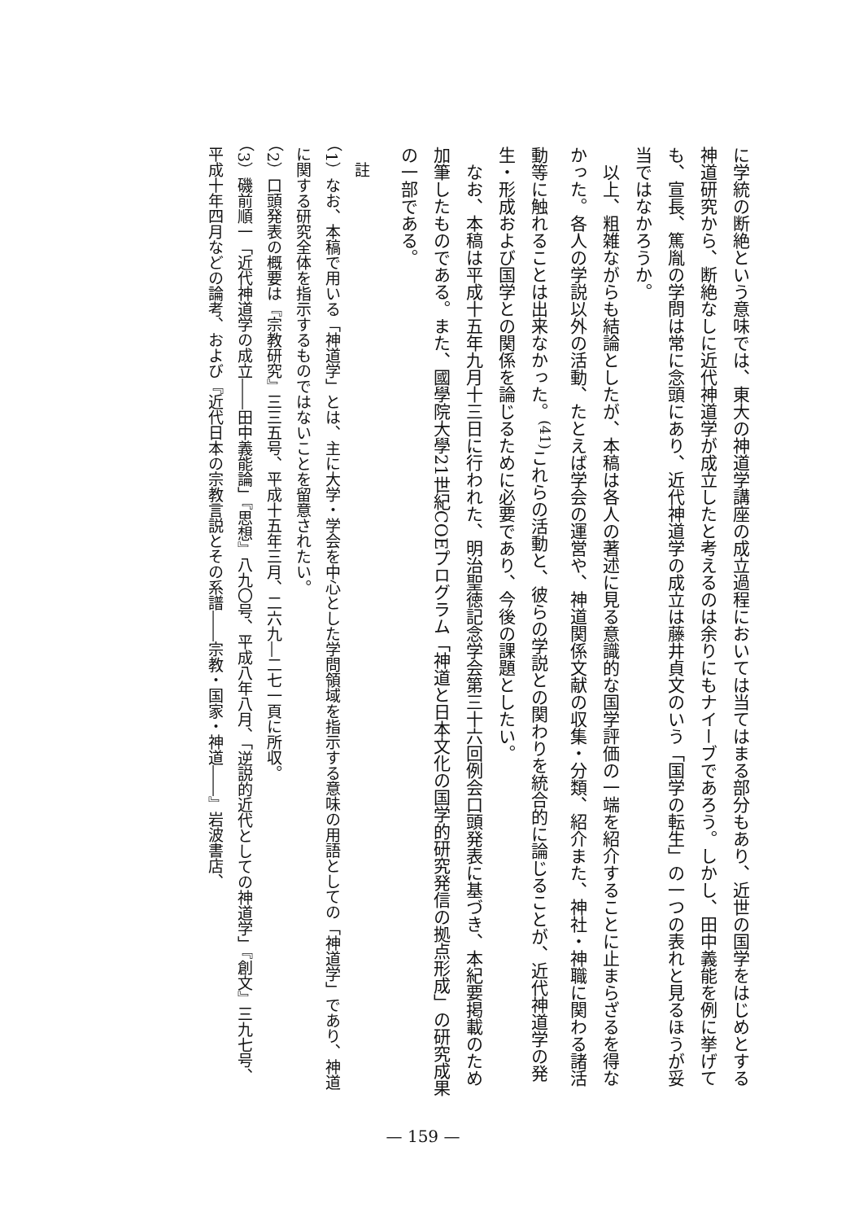に学統の断絶という意味では、東大の神道学講座の成立過程においては当てはまる部分もあり、近世の国学をはじめとする神道研究から、断絶なしに近代神道学が成立したと考えるのは余りにもナイーブであろう。しかし、田中義能を例に挙げても、宣長、篤胤の学問は常に念頭にあり、近代神道学の成立は藤井貞文のいう「国学の転生」の一つの表れと見るほうが妥当ではなかろうか。
　以上、粗雑ながらも結論としたが、本稿は各人の著述に見る意識的な国学評価の一端を紹介することに止まらざるを得なかった。各人の学説以外の活動、たとえば学会の運営や、神道関係文献の収集・分類、紹介また、神社・神職に関わる諸活動等に触れることは出来なかった。<sup>(41)</sup>これらの活動と、彼らの学説との関わりを統合的に論じることが、近代神道学の発生・形成および国学との関係を論じるために必要であり、今後の課題としたい。
　なお、本稿は平成十五年九月十三日に行われた、明治聖徳記念学会第三十六回例会口頭発表に基づき、本紀要掲載のため加筆したものである。また、國學院大學21世紀COEプログラム「神道と日本文化の国学的研究発信の拠点形成」の研究成果の一部である。
　註
（1）なお、本稿で用いる「神道学」とは、主に大学・学会を中心とした学問領域を指示する意味の用語としての「神道学」であり、神道に関する研究全体を指示するものではないことを留意されたい。
（2）口頭発表の概要は『宗教研究』三三五号、平成十五年三月、二六九―二七一頁に所収。
（3）磯前順一「近代神道学の成立――田中義能論」『思想』八九〇号、平成八年八月、「逆説的近代としての神道学」『創文』三九七号、平成十年四月などの論考、および『近代日本の宗教言説とその系譜――宗教・国家・神道――』岩波書店、
— 159 —